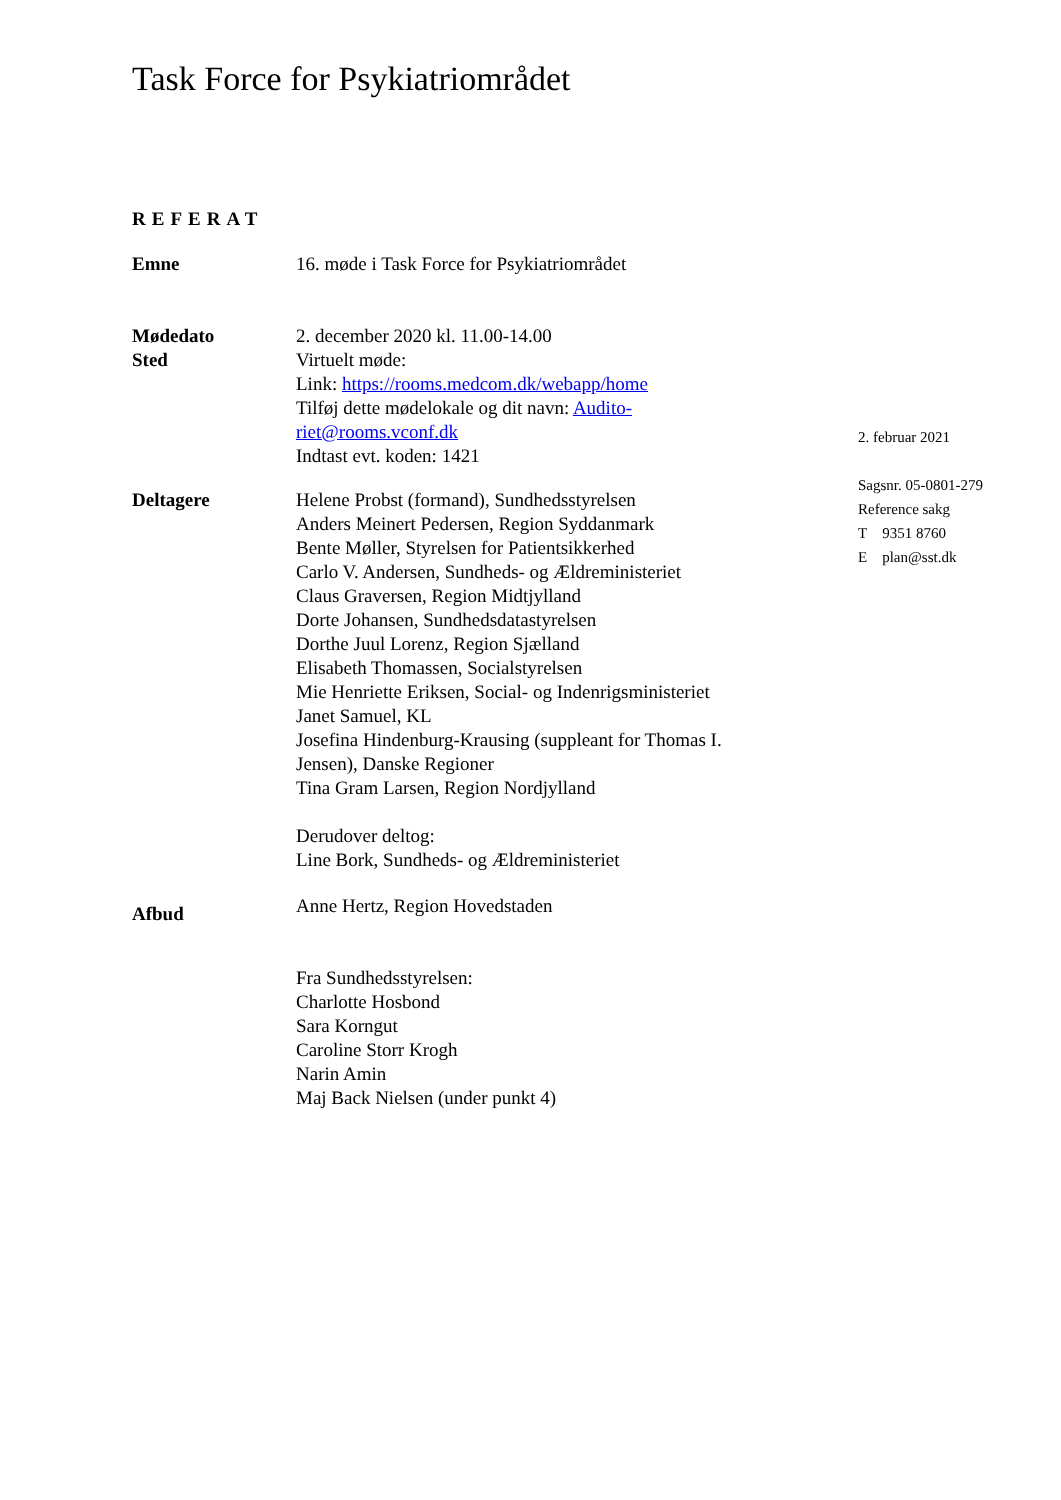Task Force for Psykiatriområdet
REFERAT
Emne 16. møde i Task Force for Psykiatriområdet
Mødedato
Sted
2. december 2020 kl. 11.00-14.00
Virtuelt møde:
Link: https://rooms.medcom.dk/webapp/home
Tilføj dette mødelokale og dit navn: Audito-
riet@rooms.vconf.dk
Indtast evt. koden: 1421
Deltagere Helene Probst (formand), Sundhedsstyrelsen
Anders Meinert Pedersen, Region Syddanmark
Bente Møller, Styrelsen for Patientsikkerhed
Carlo V. Andersen, Sundheds- og Ældreministeriet
Claus Graversen, Region Midtjylland
Dorte Johansen, Sundhedsdatastyrelsen
Dorthe Juul Lorenz, Region Sjælland
Elisabeth Thomassen, Socialstyrelsen
Mie Henriette Eriksen, Social- og Indenrigsministeriet
Janet Samuel, KL
Josefina Hindenburg-Krausing (suppleant for Thomas I. Jensen), Danske Regioner
Tina Gram Larsen, Region Nordjylland
Derudover deltog:
Line Bork, Sundheds- og Ældreministeriet
Afbud
Anne Hertz, Region Hovedstaden
Fra Sundhedsstyrelsen:
Charlotte Hosbond
Sara Korngut
Caroline Storr Krogh
Narin Amin
Maj Back Nielsen (under punkt 4)
2. februar 2021
Sagsnr. 05-0801-279
Reference sakg
T 9351 8760
E plan@sst.dk